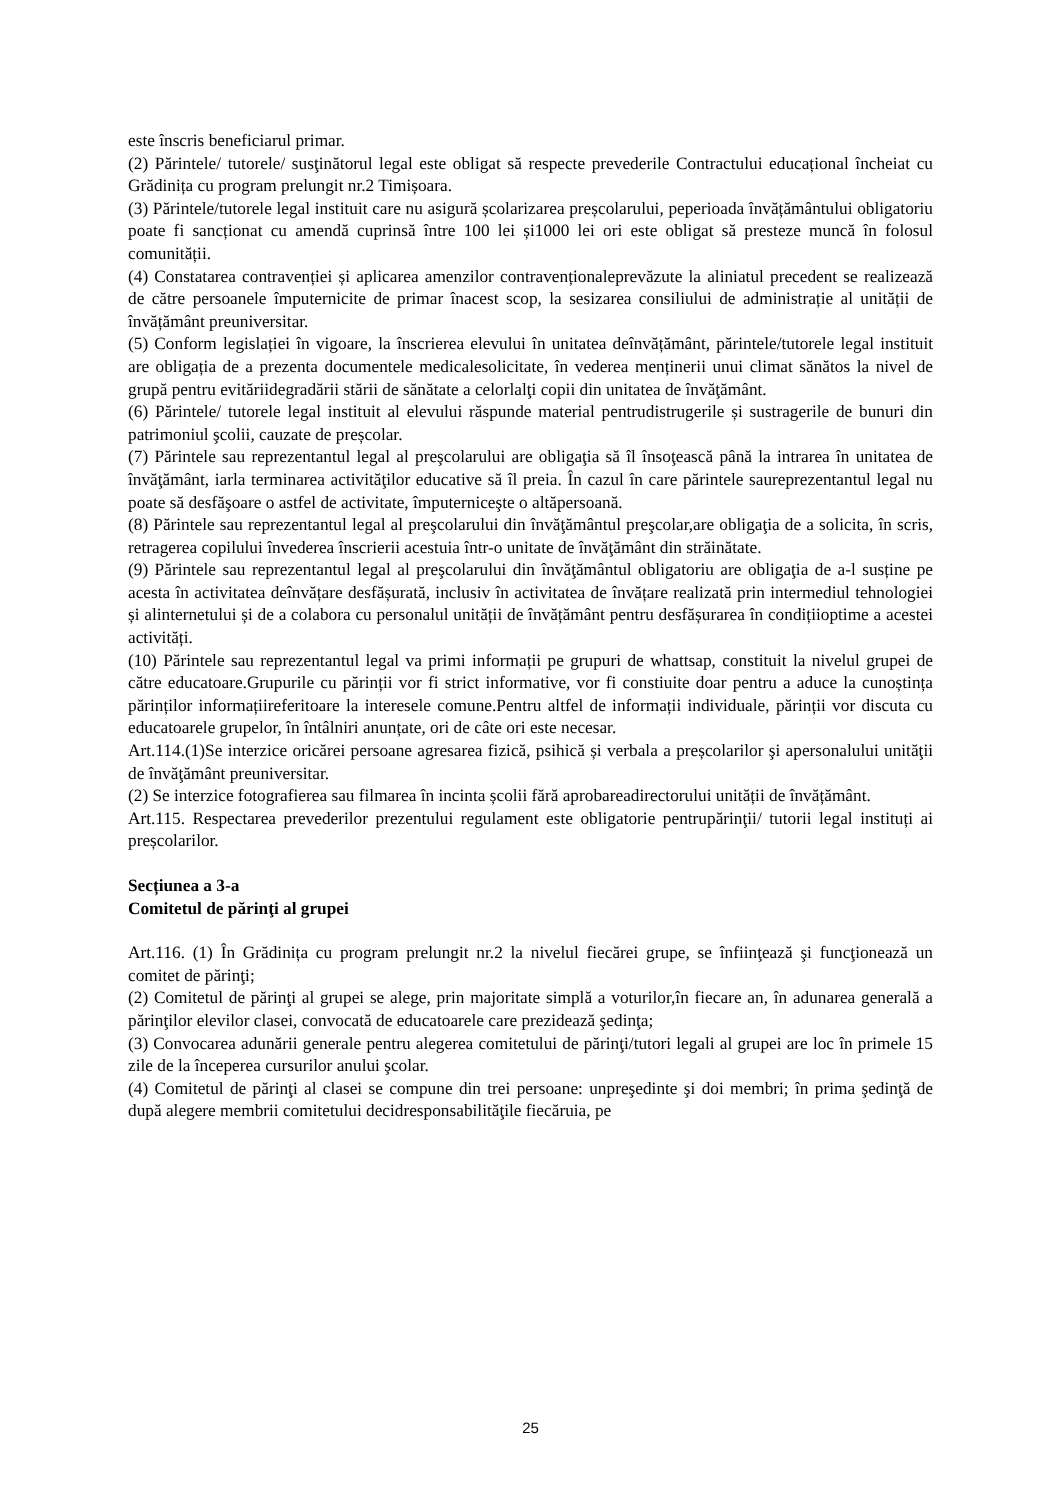este înscris beneficiarul primar.
(2) Părintele/ tutorele/ susţinătorul legal este obligat să respecte prevederile Contractului educațional încheiat cu Grădinița cu program prelungit nr.2 Timișoara.
(3) Părintele/tutorele legal instituit care nu asigură școlarizarea preșcolarului, peperioada învățământului obligatoriu poate fi sancționat cu amendă cuprinsă între 100 lei și1000 lei ori este obligat să presteze muncă în folosul comunității.
(4) Constatarea contravenției și aplicarea amenzilor contravenționaleprevăzute la aliniatul precedent se realizează de către persoanele împuternicite de primar înacest scop, la sesizarea consiliului de administrație al unității de învățământ preuniversitar.
(5) Conform legislației în vigoare, la înscrierea elevului în unitatea deînvățământ, părintele/tutorele legal instituit are obligația de a prezenta documentele medicalesolicitate, în vederea menținerii unui climat sănătos la nivel de grupă pentru evităriidegradării stării de sănătate a celorlalţi copii din unitatea de învăţământ.
(6) Părintele/ tutorele legal instituit al elevului răspunde material pentrudistrugerile și sustragerile de bunuri din patrimoniul şcolii, cauzate de preșcolar.
(7) Părintele sau reprezentantul legal al preşcolarului are obligaţia să îl însoţească până la intrarea în unitatea de învăţământ, iarla terminarea activităţilor educative să îl preia. În cazul în care părintele saureprezentantul legal nu poate să desfăşoare o astfel de activitate, împuterniceşte o altăpersoană.
(8) Părintele sau reprezentantul legal al preşcolarului din învăţământul preşcolar,are obligaţia de a solicita, în scris, retragerea copilului învederea înscrierii acestuia într-o unitate de învăţământ din străinătate.
(9) Părintele sau reprezentantul legal al preşcolarului din învăţământul obligatoriu are obligaţia de a-l susține pe acesta în activitatea deînvățare desfășurată, inclusiv în activitatea de învățare realizată prin intermediul tehnologiei și alinternetului și de a colabora cu personalul unității de învățământ pentru desfășurarea în condițiioptime a acestei activități.
(10) Părintele sau reprezentantul legal va primi informații pe grupuri de whattsap, constituit la nivelul grupei de către educatoare.Grupurile cu părinții vor fi strict informative, vor fi constiuite doar pentru a aduce la cunoștința părinților informațiireferitoare la interesele comune.Pentru altfel de informații individuale, părinții vor discuta cu educatoarele grupelor, în întâlniri anunțate, ori de câte ori este necesar.
Art.114.(1)Se interzice oricărei persoane agresarea fizică, psihică și verbala a preșcolarilor şi apersonalului unităţii de învăţământ preuniversitar.
(2) Se interzice fotografierea sau filmarea în incinta școlii fără aprobareadirectorului unității de învățământ.
Art.115. Respectarea prevederilor prezentului regulament este obligatorie pentrupărinţii/ tutorii legal instituți ai preșcolarilor.
Secțiunea a 3-a
Comitetul de părinţi al grupei
Art.116. (1) În Grădinița cu program prelungit nr.2 la nivelul fiecărei grupe, se înfiinţează şi funcţionează un comitet de părinţi;
(2) Comitetul de părinţi al grupei se alege, prin majoritate simplă a voturilor,în fiecare an, în adunarea generală a părinţilor elevilor clasei, convocată de educatoarele care prezidează şedinţa;
(3) Convocarea adunării generale pentru alegerea comitetului de părinţi/tutori legali al grupei are loc în primele 15 zile de la începerea cursurilor anului şcolar.
(4) Comitetul de părinţi al clasei se compune din trei persoane: unpreşedinte şi doi membri; în prima şedinţă de după alegere membrii comitetului decidresponsabilităţile fiecăruia, pe
25